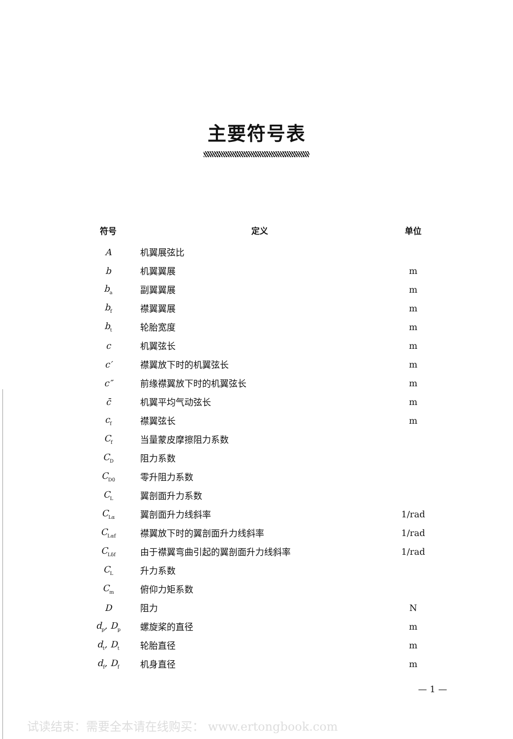主要符号表
| 符号 | 定义 | 单位 |
| --- | --- | --- |
| A | 机翼展弦比 | |
| b | 机翼翼展 | m |
| b<sub>a</sub> | 副翼翼展 | m |
| b<sub>f</sub> | 襟翼翼展 | m |
| b<sub>t</sub> | 轮胎宽度 | m |
| c | 机翼弦长 | m |
| c′ | 襟翼放下时的机翼弦长 | m |
| c″ | 前缘襟翼放下时的机翼弦长 | m |
| c̄ | 机翼平均气动弦长 | m |
| c<sub>f</sub> | 襟翼弦长 | m |
| C<sub>f</sub> | 当量蒙皮摩擦阻力系数 | |
| C<sub>D</sub> | 阻力系数 | |
| C<sub>D0</sub> | 零升阻力系数 | |
| C<sub>L</sub> | 翼剖面升力系数 | |
| C<sub>Lα</sub> | 翼剖面升力线斜率 | 1/rad |
| C<sub>Lαf</sub> | 襟翼放下时的翼剖面升力线斜率 | 1/rad |
| C<sub>Lδf</sub> | 由于襟翼弯曲引起的翼剖面升力线斜率 | 1/rad |
| C<sub>L</sub> | 升力系数 | |
| C<sub>m</sub> | 俯仰力矩系数 | |
| D | 阻力 | N |
| d<sub>p</sub>, D<sub>p</sub> | 螺旋桨的直径 | m |
| d<sub>t</sub>, D<sub>t</sub> | 轮胎直径 | m |
| d<sub>f</sub>, D<sub>f</sub> | 机身直径 | m |
— 1 —
试读结束：需要全本请在线购买： www.ertongbook.com